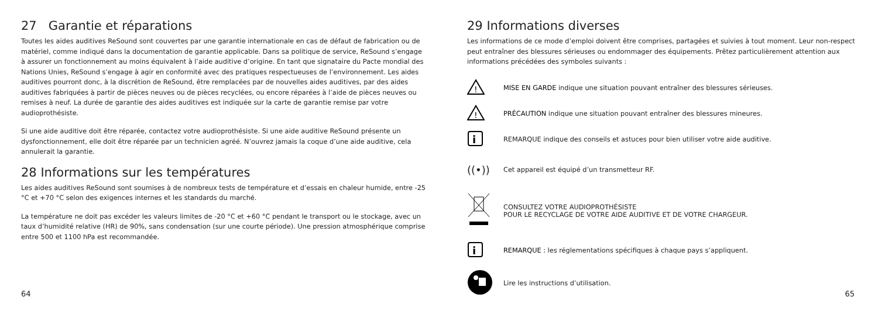27 Garantie et réparations
Toutes les aides auditives ReSound sont couvertes par une garantie internationale en cas de défaut de fabrication ou de matériel, comme indiqué dans la documentation de garantie applicable. Dans sa politique de service, ReSound s’engage à assurer un fonctionnement au moins équivalent à l’aide auditive d’origine. En tant que signataire du Pacte mondial des Nations Unies, ReSound s’engage à agir en conformité avec des pratiques respectueuses de l’environnement. Les aides auditives pourront donc, à la discrétion de ReSound, être remplacées par de nouvelles aides auditives, par des aides auditives fabriquées à partir de pièces neuves ou de pièces recyclées, ou encore réparées à l’aide de pièces neuves ou remises à neuf. La durée de garantie des aides auditives est indiquée sur la carte de garantie remise par votre audioprothésiste.
Si une aide auditive doit être réparée, contactez votre audioprothésiste. Si une aide auditive ReSound présente un dysfonctionnement, elle doit être réparée par un technicien agréé. N’ouvrez jamais la coque d’une aide auditive, cela annulerait la garantie.
28 Informations sur les températures
Les aides auditives ReSound sont soumises à de nombreux tests de température et d’essais en chaleur humide, entre -25 °C et +70 °C selon des exigences internes et les standards du marché.
La température ne doit pas excéder les valeurs limites de -20 °C et +60 °C pendant le transport ou le stockage, avec un taux d’humidité relative (HR) de 90%, sans condensation (sur une courte période). Une pression atmosphérique comprise entre 500 et 1100 hPa est recommandée.
64
29 Informations diverses
Les informations de ce mode d’emploi doivent être comprises, partagées et suivies à tout moment. Leur non-respect peut entraîner des blessures sérieuses ou endommager des équipements. Prêtez particulièrement attention aux informations précédées des symboles suivants :
!
MISE EN GARDE indique une situation pouvant entraîner des blessures sérieuses.
!
PRÉCAUTION indique une situation pouvant entraîner des blessures mineures.
i
REMARQUE indique des conseils et astuces pour bien utiliser votre aide auditive.
((•))
Cet appareil est équipé d’un transmetteur RF.
CONSULTEZ VOTRE AUDIOPROTHÉSISTE
POUR LE RECYCLAGE DE VOTRE AIDE AUDITIVE ET DE VOTRE CHARGEUR.
i
REMARQUE : les réglementations spécifiques à chaque pays s’appliquent.
Lire les instructions d’utilisation.
65